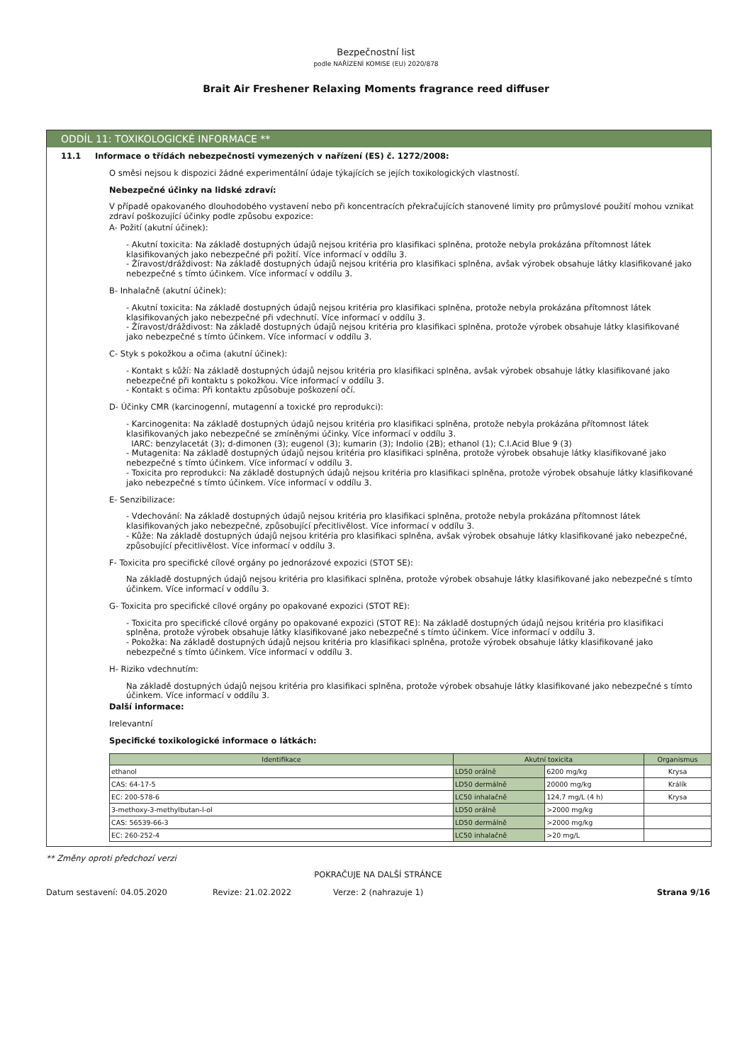Bezpečnostní list
podle NAŘÍZENÍ KOMISE (EU) 2020/878
Brait Air Freshener Relaxing Moments fragrance reed diffuser
ODDÍL 11: TOXIKOLOGICKÉ INFORMACE **
11.1 Informace o třídách nebezpečnosti vymezených v nařízení (ES) č. 1272/2008:
O směsi nejsou k dispozici žádné experimentální údaje týkajících se jejích toxikologických vlastností.
Nebezpečné účinky na lidské zdraví:
V případě opakovaného dlouhodobého vystavení nebo při koncentracích překračujících stanovené limity pro průmyslové použití mohou vznikat zdraví poškozující účinky podle způsobu expozice:
A- Požití (akutní účinek):
- Akutní toxicita: Na základě dostupných údajů nejsou kritéria pro klasifikaci splněna, protože nebyla prokázána přítomnost látek klasifikovaných jako nebezpečné při požití. Více informací v oddílu 3.
- Žíravost/dráždivost: Na základě dostupných údajů nejsou kritéria pro klasifikaci splněna, avšak výrobek obsahuje látky klasifikované jako nebezpečné s tímto účinkem. Více informací v oddílu 3.
B- Inhalačně (akutní účinek):
- Akutní toxicita: Na základě dostupných údajů nejsou kritéria pro klasifikaci splněna, protože nebyla prokázána přítomnost látek klasifikovaných jako nebezpečné při vdechnutí. Více informací v oddílu 3.
- Žíravost/dráždivost: Na základě dostupných údajů nejsou kritéria pro klasifikaci splněna, protože výrobek obsahuje látky klasifikované jako nebezpečné s tímto účinkem. Více informací v oddílu 3.
C- Styk s pokožkou a očima (akutní účinek):
- Kontakt s kůží: Na základě dostupných údajů nejsou kritéria pro klasifikaci splněna, avšak výrobek obsahuje látky klasifikované jako nebezpečné při kontaktu s pokožkou. Více informací v oddílu 3.
- Kontakt s očima: Při kontaktu způsobuje poškození očí.
D- Účinky CMR (karcinogenní, mutagenní a toxické pro reprodukci):
- Karcinogenita: Na základě dostupných údajů nejsou kritéria pro klasifikaci splněna, protože nebyla prokázána přítomnost látek klasifikovaných jako nebezpečné se zmíněnými účinky. Více informací v oddílu 3.
IARC: benzylacetát (3); d-dimonen (3); eugenol (3); kumarin (3); Indolio (2B); ethanol (1); C.I.Acid Blue 9 (3)
- Mutagenita: Na základě dostupných údajů nejsou kritéria pro klasifikaci splněna, protože výrobek obsahuje látky klasifikované jako nebezpečné s tímto účinkem. Více informací v oddílu 3.
- Toxicita pro reprodukci: Na základě dostupných údajů nejsou kritéria pro klasifikaci splněna, protože výrobek obsahuje látky klasifikované jako nebezpečné s tímto účinkem. Více informací v oddílu 3.
E- Senzibilizace:
- Vdechování: Na základě dostupných údajů nejsou kritéria pro klasifikaci splněna, protože nebyla prokázána přítomnost látek klasifikovaných jako nebezpečné, způsobující přecitlivělost. Více informací v oddílu 3.
- Kůže: Na základě dostupných údajů nejsou kritéria pro klasifikaci splněna, avšak výrobek obsahuje látky klasifikované jako nebezpečné, způsobující přecitlivělost. Více informací v oddílu 3.
F- Toxicita pro specifické cílové orgány po jednorázové expozici (STOT SE):
Na základě dostupných údajů nejsou kritéria pro klasifikaci splněna, protože výrobek obsahuje látky klasifikované jako nebezpečné s tímto účinkem. Více informací v oddílu 3.
G- Toxicita pro specifické cílové orgány po opakované expozici (STOT RE):
- Toxicita pro specifické cílové orgány po opakované expozici (STOT RE): Na základě dostupných údajů nejsou kritéria pro klasifikaci splněna, protože výrobek obsahuje látky klasifikované jako nebezpečné s tímto účinkem. Více informací v oddílu 3.
- Pokožka: Na základě dostupných údajů nejsou kritéria pro klasifikaci splněna, protože výrobek obsahuje látky klasifikované jako nebezpečné s tímto účinkem. Více informací v oddílu 3.
H- Riziko vdechnutím:
Na základě dostupných údajů nejsou kritéria pro klasifikaci splněna, protože výrobek obsahuje látky klasifikované jako nebezpečné s tímto účinkem. Více informací v oddílu 3.
Další informace:
Irelevantní
Specifické toxikologické informace o látkách:
| Identifikace | Akutní toxicita | | Organismus |
| --- | --- | --- | --- |
| ethanol | LD50 orálně | 6200 mg/kg | Krysa |
| CAS: 64-17-5 | LD50 dermálně | 20000 mg/kg | Králík |
| EC: 200-578-6 | LC50 inhalačně | 124,7 mg/L (4 h) | Krysa |
| 3-methoxy-3-methylbutan-l-ol | LD50 orálně | >2000 mg/kg | |
| CAS: 56539-66-3 | LD50 dermálně | >2000 mg/kg | |
| EC: 260-252-4 | LC50 inhalačně | >20 mg/L | |
** Změny oproti předchozí verzi
POKRAČUJE NA DALŠÍ STRÁNCE
Datum sestavení: 04.05.2020 Revize: 21.02.2022 Verze: 2 (nahrazuje 1) Strana 9/16